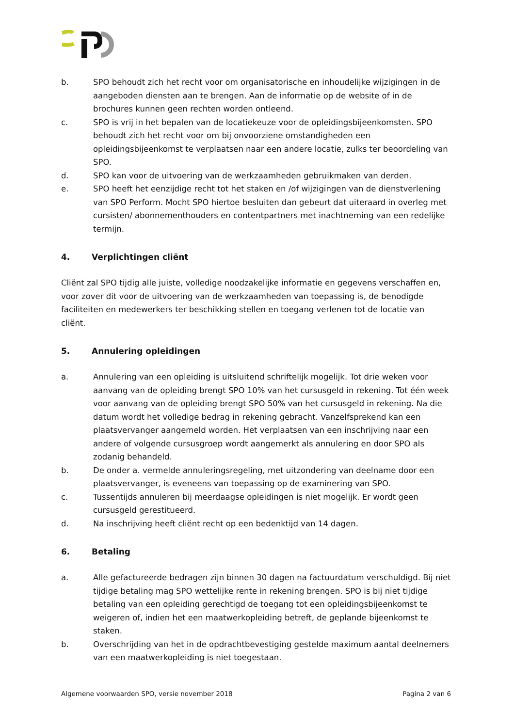b. SPO behoudt zich het recht voor om organisatorische en inhoudelijke wijzigingen in de aangeboden diensten aan te brengen. Aan de informatie op de website of in de brochures kunnen geen rechten worden ontleend.
c. SPO is vrij in het bepalen van de locatiekeuze voor de opleidingsbijeenkomsten. SPO behoudt zich het recht voor om bij onvoorziene omstandigheden een opleidingsbijeenkomst te verplaatsen naar een andere locatie, zulks ter beoordeling van SPO.
d. SPO kan voor de uitvoering van de werkzaamheden gebruikmaken van derden.
e. SPO heeft het eenzijdige recht tot het staken en /of wijzigingen van de dienstverlening van SPO Perform. Mocht SPO hiertoe besluiten dan gebeurt dat uiteraard in overleg met cursisten/ abonnementhouders en contentpartners met inachtneming van een redelijke termijn.
4. Verplichtingen cliënt
Cliënt zal SPO tijdig alle juiste, volledige noodzakelijke informatie en gegevens verschaffen en, voor zover dit voor de uitvoering van de werkzaamheden van toepassing is, de benodigde faciliteiten en medewerkers ter beschikking stellen en toegang verlenen tot de locatie van cliënt.
5. Annulering opleidingen
a. Annulering van een opleiding is uitsluitend schriftelijk mogelijk. Tot drie weken voor aanvang van de opleiding brengt SPO 10% van het cursusgeld in rekening. Tot één week voor aanvang van de opleiding brengt SPO 50% van het cursusgeld in rekening. Na die datum wordt het volledige bedrag in rekening gebracht. Vanzelfsprekend kan een plaatsvervanger aangemeld worden. Het verplaatsen van een inschrijving naar een andere of volgende cursusgroep wordt aangemerkt als annulering en door SPO als zodanig behandeld.
b. De onder a. vermelde annuleringsregeling, met uitzondering van deelname door een plaatsvervanger, is eveneens van toepassing op de examinering van SPO.
c. Tussentijds annuleren bij meerdaagse opleidingen is niet mogelijk. Er wordt geen cursusgeld gerestitueerd.
d. Na inschrijving heeft cliënt recht op een bedenktijd van 14 dagen.
6. Betaling
a. Alle gefactureerde bedragen zijn binnen 30 dagen na factuurdatum verschuldigd. Bij niet tijdige betaling mag SPO wettelijke rente in rekening brengen. SPO is bij niet tijdige betaling van een opleiding gerechtigd de toegang tot een opleidingsbijeenkomst te weigeren of, indien het een maatwerkopleiding betreft, de geplande bijeenkomst te staken.
b. Overschrijding van het in de opdrachtbevestiging gestelde maximum aantal deelnemers van een maatwerkopleiding is niet toegestaan.
Algemene voorwaarden SPO, versie november 2018 Pagina 2 van 6